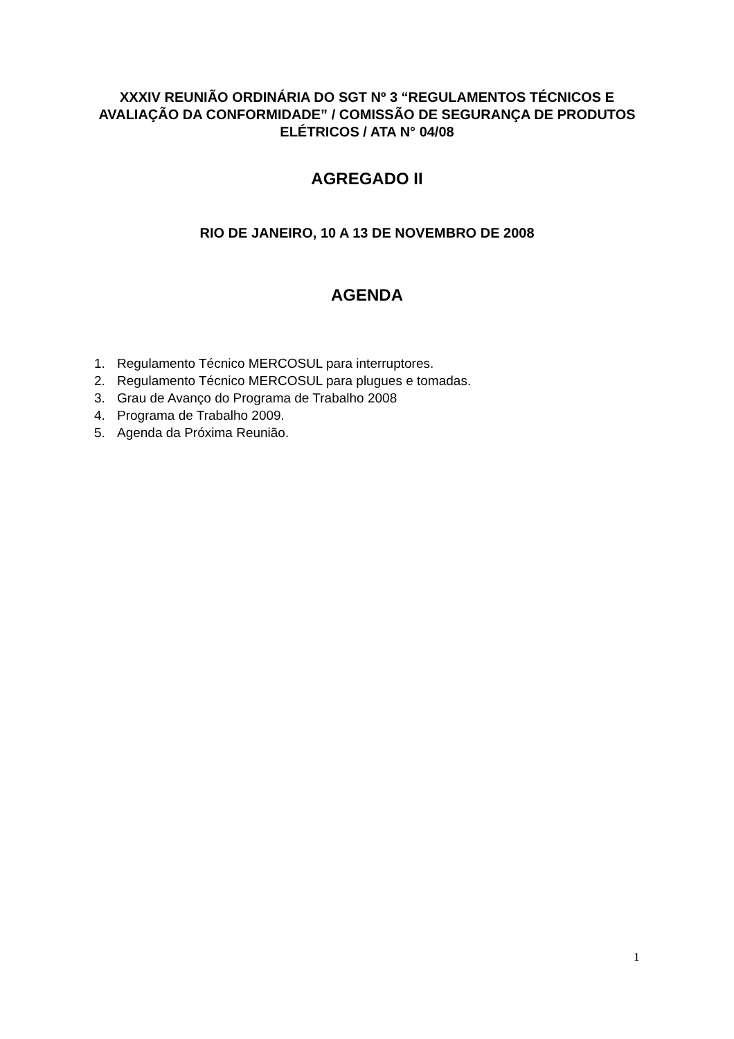XXXIV REUNIÃO ORDINÁRIA DO SGT Nº 3 “REGULAMENTOS TÉCNICOS E AVALIAÇÃO DA CONFORMIDADE” / COMISSÃO DE SEGURANÇA DE PRODUTOS ELÉTRICOS / ATA N° 04/08
AGREGADO II
RIO DE JANEIRO, 10 A 13 DE NOVEMBRO DE 2008
AGENDA
1. Regulamento Técnico MERCOSUL para interruptores.
2. Regulamento Técnico MERCOSUL para plugues e tomadas.
3. Grau de Avanço do Programa de Trabalho 2008
4. Programa de Trabalho 2009.
5. Agenda da Próxima Reunião.
1